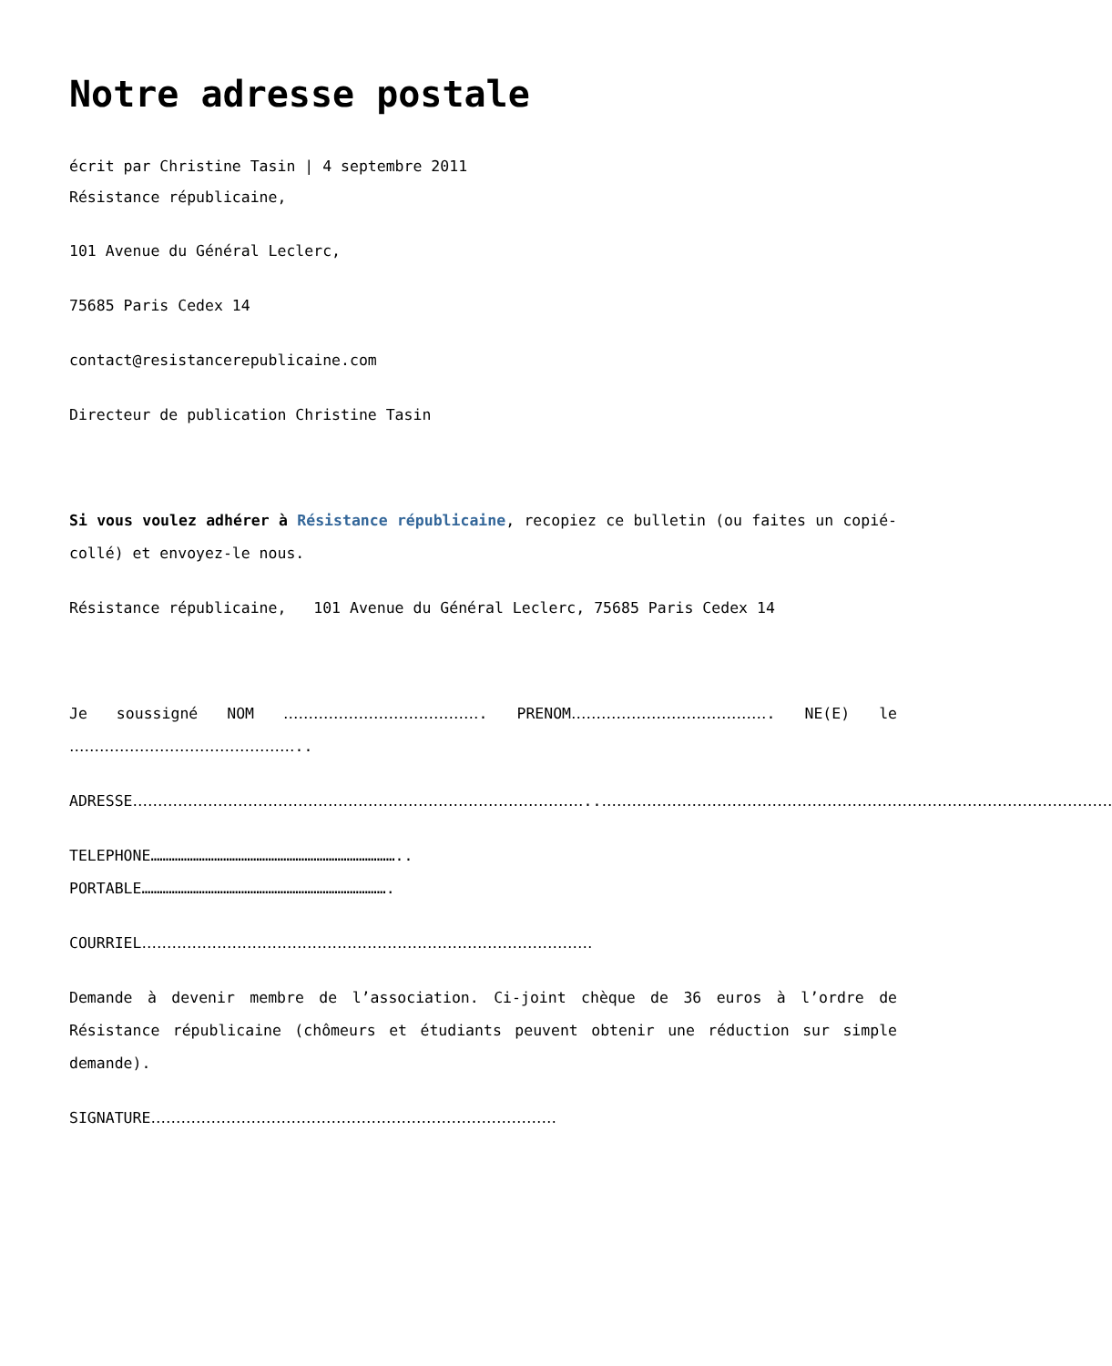Notre adresse postale
écrit par Christine Tasin | 4 septembre 2011
Résistance républicaine,
101 Avenue du Général Leclerc,
75685 Paris Cedex 14
contact@resistancerepublicaine.com
Directeur de publication Christine Tasin
Si vous voulez adhérer à Résistance républicaine, recopiez ce bulletin (ou faites un copié-collé) et envoyez-le nous.
Résistance républicaine, 101 Avenue du Général Leclerc, 75685 Paris Cedex 14
Je soussigné NOM …………………………………. PRENOM…………………………………. NE(E) le ………………………………………..
ADRESSE………………………………………………………………………………..…………………………………………………………………………………………
TELEPHONE………………………………………………………………………..
PORTABLE……………………………………………………………………….
COURRIEL………………………………………………………………………………
Demande à devenir membre de l’association. Ci-joint chèque de 36 euros à l’ordre de Résistance républicaine (chômeurs et étudiants peuvent obtenir une réduction sur simple demande).
SIGNATURE………………………………………………………………………